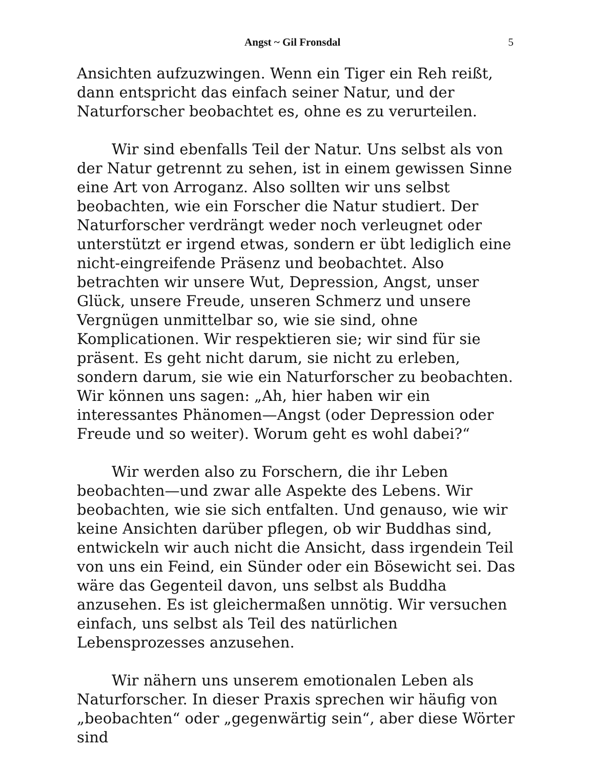Angst ~ Gil Fronsdal 5
Ansichten aufzuzwingen. Wenn ein Tiger ein Reh reißt, dann entspricht das einfach seiner Natur, und der Naturforscher beobachtet es, ohne es zu verurteilen.
Wir sind ebenfalls Teil der Natur. Uns selbst als von der Natur getrennt zu sehen, ist in einem gewissen Sinne eine Art von Arroganz. Also sollten wir uns selbst beobachten, wie ein Forscher die Natur studiert. Der Naturforscher verdrängt weder noch verleugnet oder unterstützt er irgend etwas, sondern er übt lediglich eine nicht-eingreifende Präsenz und beobachtet. Also betrachten wir unsere Wut, Depression, Angst, unser Glück, unsere Freude, unseren Schmerz und unsere Vergnügen unmittelbar so, wie sie sind, ohne Komplicationen. Wir respektieren sie; wir sind für sie präsent. Es geht nicht darum, sie nicht zu erleben, sondern darum, sie wie ein Naturforscher zu beobachten. Wir können uns sagen: „Ah, hier haben wir ein interessantes Phänomen—Angst (oder Depression oder Freude und so weiter). Worum geht es wohl dabei?“
Wir werden also zu Forschern, die ihr Leben beobachten—und zwar alle Aspekte des Lebens. Wir beobachten, wie sie sich entfalten. Und genauso, wie wir keine Ansichten darüber pflegen, ob wir Buddhas sind, entwickeln wir auch nicht die Ansicht, dass irgendein Teil von uns ein Feind, ein Sünder oder ein Bösewicht sei. Das wäre das Gegenteil davon, uns selbst als Buddha anzusehen. Es ist gleichermaßen unnötig. Wir versuchen einfach, uns selbst als Teil des natürlichen Lebensprozesses anzusehen.
Wir nähern uns unserem emotionalen Leben als Naturforscher. In dieser Praxis sprechen wir häufig von „beobachten“ oder „gegenwärtig sein“, aber diese Wörter sind